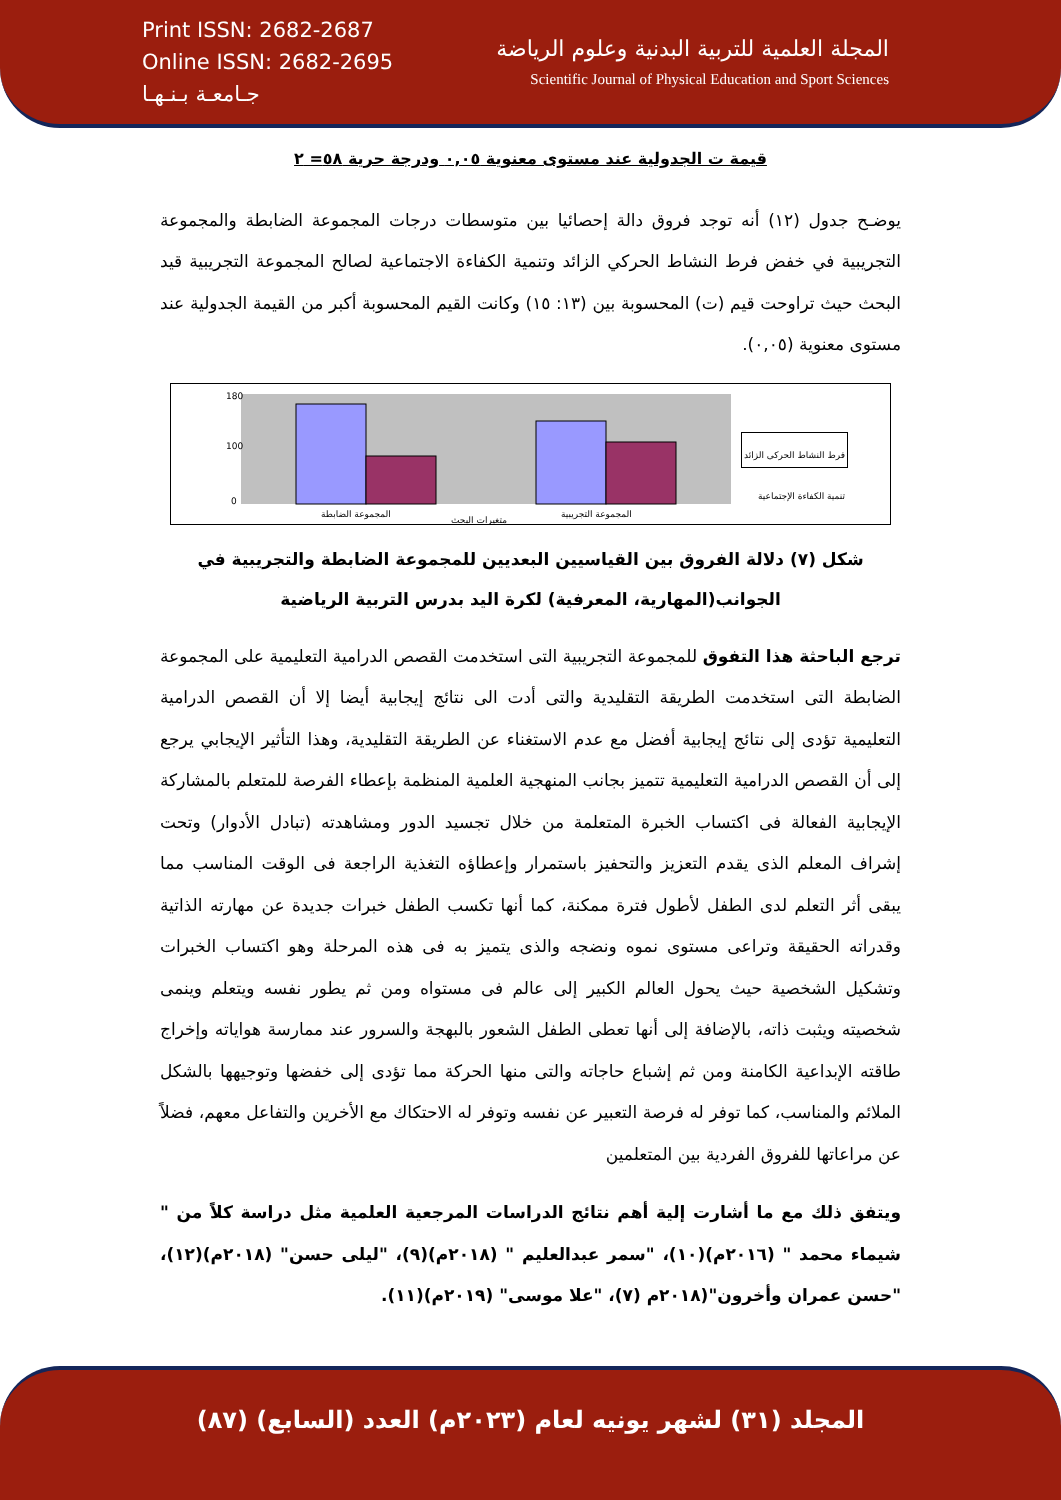Print ISSN: 2682-2687
Online ISSN: 2682-2695
جـامعـة بـنـهـا
المجلة العلمية للتربية البدنية وعلوم الرياضة
Scientific Journal of Physical Education and Sport Sciences
قيمة ت الجدولية عند مستوى معنوية ٠,٠٥ ودرجة حرية ٥٨= ٢
يوضـح جدول (١٢) أنه توجد فروق دالة إحصائيا بين متوسطات درجات المجموعة الضابطة والمجموعة التجريبية في خفض فرط النشاط الحركي الزائد وتنمية الكفاءة الاجتماعية لصالح المجموعة التجريبية قيد البحث حيث تراوحت قيم (ت) المحسوبة بين (١٣: ١٥) وكانت القيم المحسوبة أكبر من القيمة الجدولية عند مستوى معنوية (٠,٠٥).
180
100
0
المجموعة الضابطة
المجموعة التجريبية
متغيرات البحث
فرط النشاط الحركى الزائد
تنمية الكفاءة الإجتماعية
شكل (٧) دلالة الفروق بين القياسيين البعديين للمجموعة الضابطة والتجريبية في الجوانب(المهارية، المعرفية) لكرة اليد بدرس التربية الرياضية
ترجع الباحثة هذا التفوق للمجموعة التجريبية التى استخدمت القصص الدرامية التعليمية على المجموعة الضابطة التى استخدمت الطريقة التقليدية والتى أدت الى نتائج إيجابية أيضا إلا أن القصص الدرامية التعليمية تؤدى إلى نتائج إيجابية أفضل مع عدم الاستغناء عن الطريقة التقليدية، وهذا التأثير الإيجابي يرجع إلى أن القصص الدرامية التعليمية تتميز بجانب المنهجية العلمية المنظمة بإعطاء الفرصة للمتعلم بالمشاركة الإيجابية الفعالة فى اكتساب الخبرة المتعلمة من خلال تجسيد الدور ومشاهدته (تبادل الأدوار) وتحت إشراف المعلم الذى يقدم التعزيز والتحفيز باستمرار وإعطاؤه التغذية الراجعة فى الوقت المناسب مما يبقى أثر التعلم لدى الطفل لأطول فترة ممكنة، كما أنها تكسب الطفل خبرات جديدة عن مهارته الذاتية وقدراته الحقيقة وتراعى مستوى نموه ونضجه والذى يتميز به فى هذه المرحلة وهو اكتساب الخبرات وتشكيل الشخصية حيث يحول العالم الكبير إلى عالم فى مستواه ومن ثم يطور نفسه ويتعلم وينمى شخصيته ويثبت ذاته، بالإضافة إلى أنها تعطى الطفل الشعور بالبهجة والسرور عند ممارسة هواياته وإخراج طاقته الإبداعية الكامنة ومن ثم إشباع حاجاته والتى منها الحركة مما تؤدى إلى خفضها وتوجيهها بالشكل الملائم والمناسب، كما توفر له فرصة التعبير عن نفسه وتوفر له الاحتكاك مع الأخرين والتفاعل معهم، فضلاً عن مراعاتها للفروق الفردية بين المتعلمين
ويتفق ذلك مع ما أشارت إلية أهم نتائج الدراسات المرجعية العلمية مثل دراسة كلاً من " شيماء محمد " (٢٠١٦م)(١٠)، "سمر عبدالعليم " (٢٠١٨م)(٩)، "ليلى حسن" (٢٠١٨م)(١٢)، "حسن عمران وأخرون"(٢٠١٨م (٧)، "علا موسى" (٢٠١٩م)(١١).
المجلد (٣١) لشهر يونيه لعام (٢٠٢٣م) العدد (السابع) (٨٧)